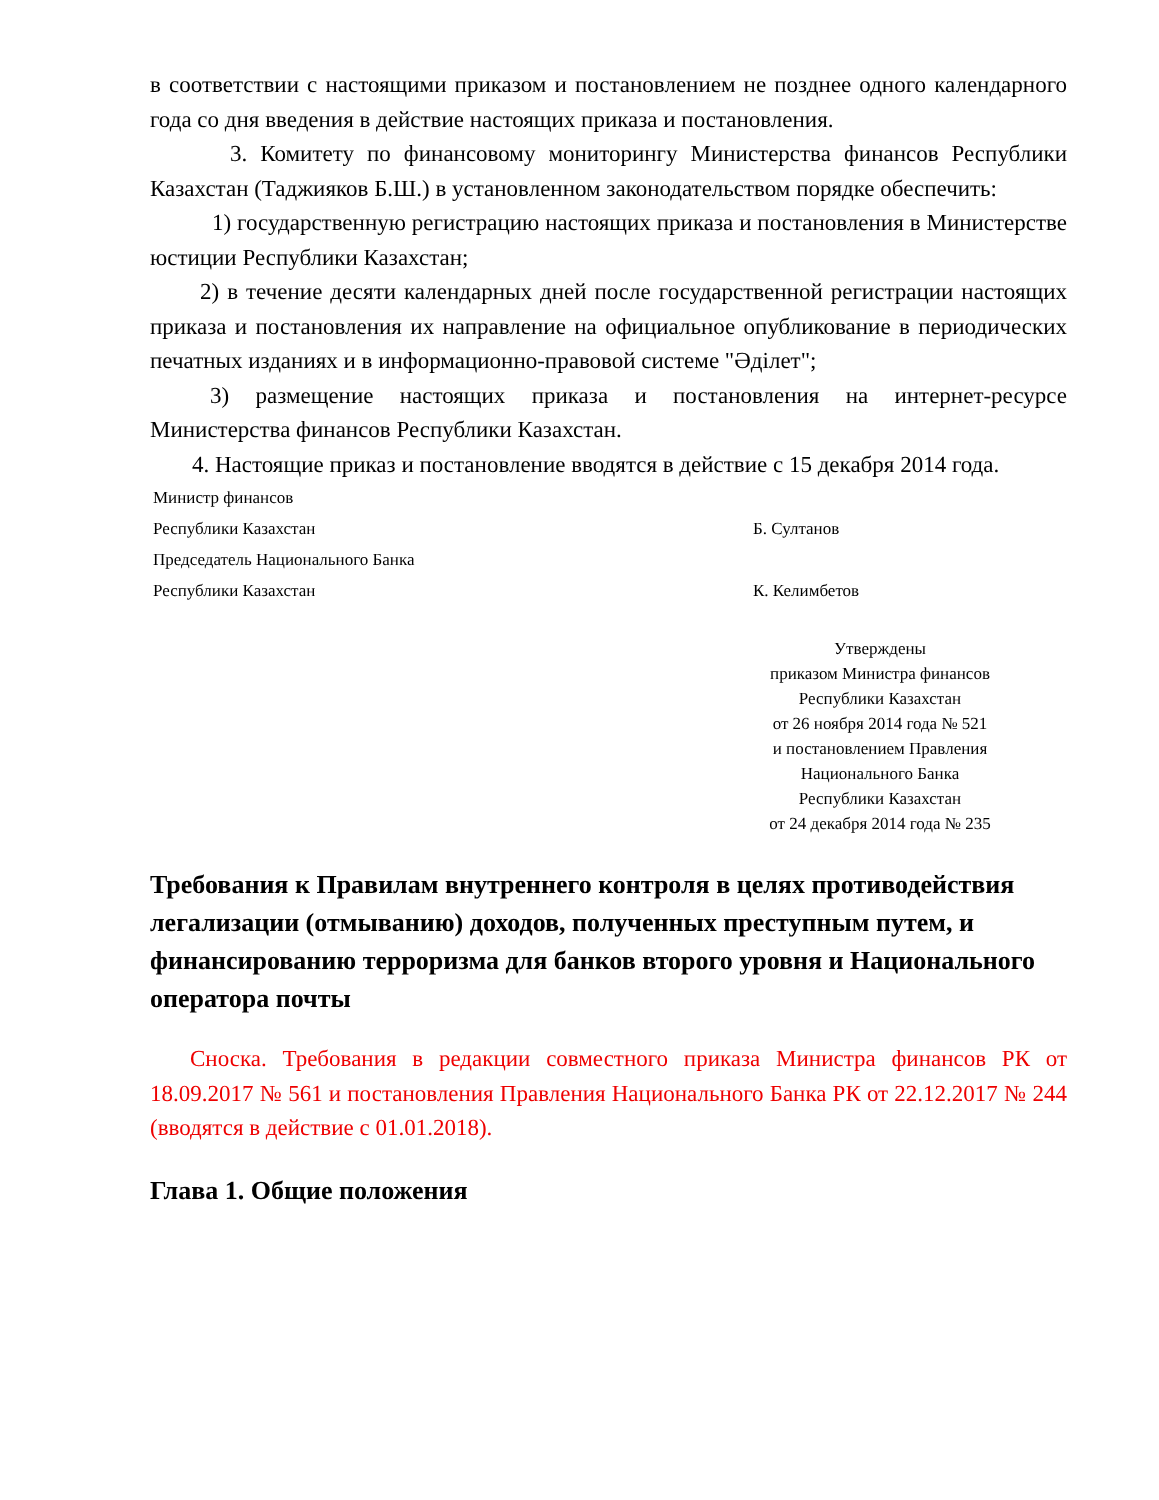в соответствии с настоящими приказом и постановлением не позднее одного календарного года со дня введения в действие настоящих приказа и постановления.
3. Комитету по финансовому мониторингу Министерства финансов Республики Казахстан (Таджияков Б.Ш.) в установленном законодательством порядке обеспечить:
1) государственную регистрацию настоящих приказа и постановления в Министерстве юстиции Республики Казахстан;
2) в течение десяти календарных дней после государственной регистрации настоящих приказа и постановления их направление на официальное опубликование в периодических печатных изданиях и в информационно-правовой системе "Әділет";
3) размещение настоящих приказа и постановления на интернет-ресурсе Министерства финансов Республики Казахстан.
4. Настоящие приказ и постановление вводятся в действие с 15 декабря 2014 года.
Министр финансов
Республики Казахстан
Б. Султанов
Председатель Национального Банка
Республики Казахстан
К. Келимбетов
Утверждены
приказом Министра финансов
Республики Казахстан
от 26 ноября 2014 года № 521
и постановлением Правления
Национального Банка
Республики Казахстан
от 24 декабря 2014 года № 235
Требования к Правилам внутреннего контроля в целях противодействия легализации (отмыванию) доходов, полученных преступным путем, и финансированию терроризма для банков второго уровня и Национального оператора почты
Сноска. Требования в редакции совместного приказа Министра финансов РК от 18.09.2017 № 561 и постановления Правления Национального Банка РК от 22.12.2017 № 244 (вводятся в действие с 01.01.2018).
Глава 1. Общие положения